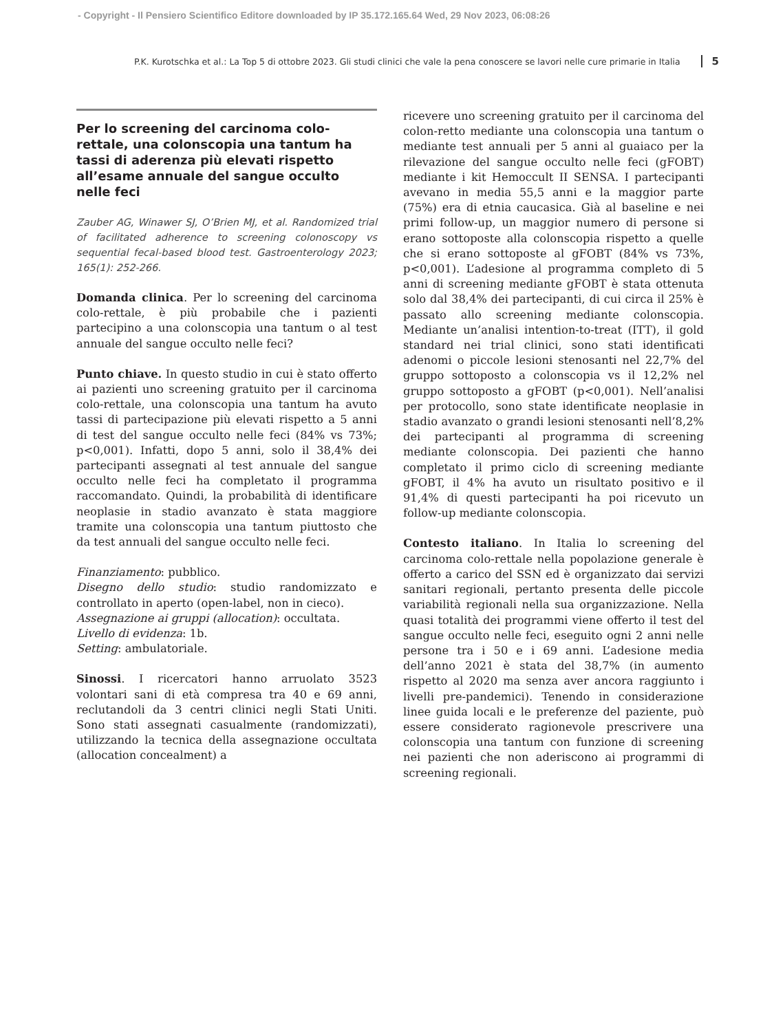- Copyright - Il Pensiero Scientifico Editore downloaded by IP 35.172.165.64 Wed, 29 Nov 2023, 06:08:26
P.K. Kurotschka et al.: La Top 5 di ottobre 2023. Gli studi clinici che vale la pena conoscere se lavori nelle cure primarie in Italia 5
Per lo screening del carcinoma colo-rettale, una colonscopia una tantum ha tassi di aderenza più elevati rispetto all’esame annuale del sangue occulto nelle feci
Zauber AG, Winawer SJ, O’Brien MJ, et al. Randomized trial of facilitated adherence to screening colonoscopy vs sequential fecal-based blood test. Gastroenterology 2023; 165(1): 252-266.
Domanda clinica. Per lo screening del carcinoma colo-rettale, è più probabile che i pazienti partecipino a una colonscopia una tantum o al test annuale del sangue occulto nelle feci?
Punto chiave. In questo studio in cui è stato offerto ai pazienti uno screening gratuito per il carcinoma colo-rettale, una colonscopia una tantum ha avuto tassi di partecipazione più elevati rispetto a 5 anni di test del sangue occulto nelle feci (84% vs 73%; p<0,001). Infatti, dopo 5 anni, solo il 38,4% dei partecipanti assegnati al test annuale del sangue occulto nelle feci ha completato il programma raccomandato. Quindi, la probabilità di identificare neoplasie in stadio avanzato è stata maggiore tramite una colonscopia una tantum piuttosto che da test annuali del sangue occulto nelle feci.
Finanziamento: pubblico.
Disegno dello studio: studio randomizzato e controllato in aperto (open-label, non in cieco).
Assegnazione ai gruppi (allocation): occultata.
Livello di evidenza: 1b.
Setting: ambulatoriale.
Sinossi. I ricercatori hanno arruolato 3523 volontari sani di età compresa tra 40 e 69 anni, reclutandoli da 3 centri clinici negli Stati Uniti. Sono stati assegnati casualmente (randomizzati), utilizzando la tecnica della assegnazione occultata (allocation concealment) a
ricevere uno screening gratuito per il carcinoma del colon-retto mediante una colonscopia una tantum o mediante test annuali per 5 anni al guaiaco per la rilevazione del sangue occulto nelle feci (gFOBT) mediante i kit Hemoccult II SENSA. I partecipanti avevano in media 55,5 anni e la maggior parte (75%) era di etnia caucasica. Già al baseline e nei primi follow-up, un maggior numero di persone si erano sottoposte alla colonscopia rispetto a quelle che si erano sottoposte al gFOBT (84% vs 73%, p<0,001). L’adesione al programma completo di 5 anni di screening mediante gFOBT è stata ottenuta solo dal 38,4% dei partecipanti, di cui circa il 25% è passato allo screening mediante colonscopia. Mediante un’analisi intention-to-treat (ITT), il gold standard nei trial clinici, sono stati identificati adenomi o piccole lesioni stenosanti nel 22,7% del gruppo sottoposto a colonscopia vs il 12,2% nel gruppo sottoposto a gFOBT (p<0,001). Nell’analisi per protocollo, sono state identificate neoplasie in stadio avanzato o grandi lesioni stenosanti nell’8,2% dei partecipanti al programma di screening mediante colonscopia. Dei pazienti che hanno completato il primo ciclo di screening mediante gFOBT, il 4% ha avuto un risultato positivo e il 91,4% di questi partecipanti ha poi ricevuto un follow-up mediante colonscopia.
Contesto italiano. In Italia lo screening del carcinoma colo-rettale nella popolazione generale è offerto a carico del SSN ed è organizzato dai servizi sanitari regionali, pertanto presenta delle piccole variabilità regionali nella sua organizzazione. Nella quasi totalità dei programmi viene offerto il test del sangue occulto nelle feci, eseguito ogni 2 anni nelle persone tra i 50 e i 69 anni. L’adesione media dell’anno 2021 è stata del 38,7% (in aumento rispetto al 2020 ma senza aver ancora raggiunto i livelli pre-pandemici). Tenendo in considerazione linee guida locali e le preferenze del paziente, può essere considerato ragionevole prescrivere una colonscopia una tantum con funzione di screening nei pazienti che non aderiscono ai programmi di screening regionali.